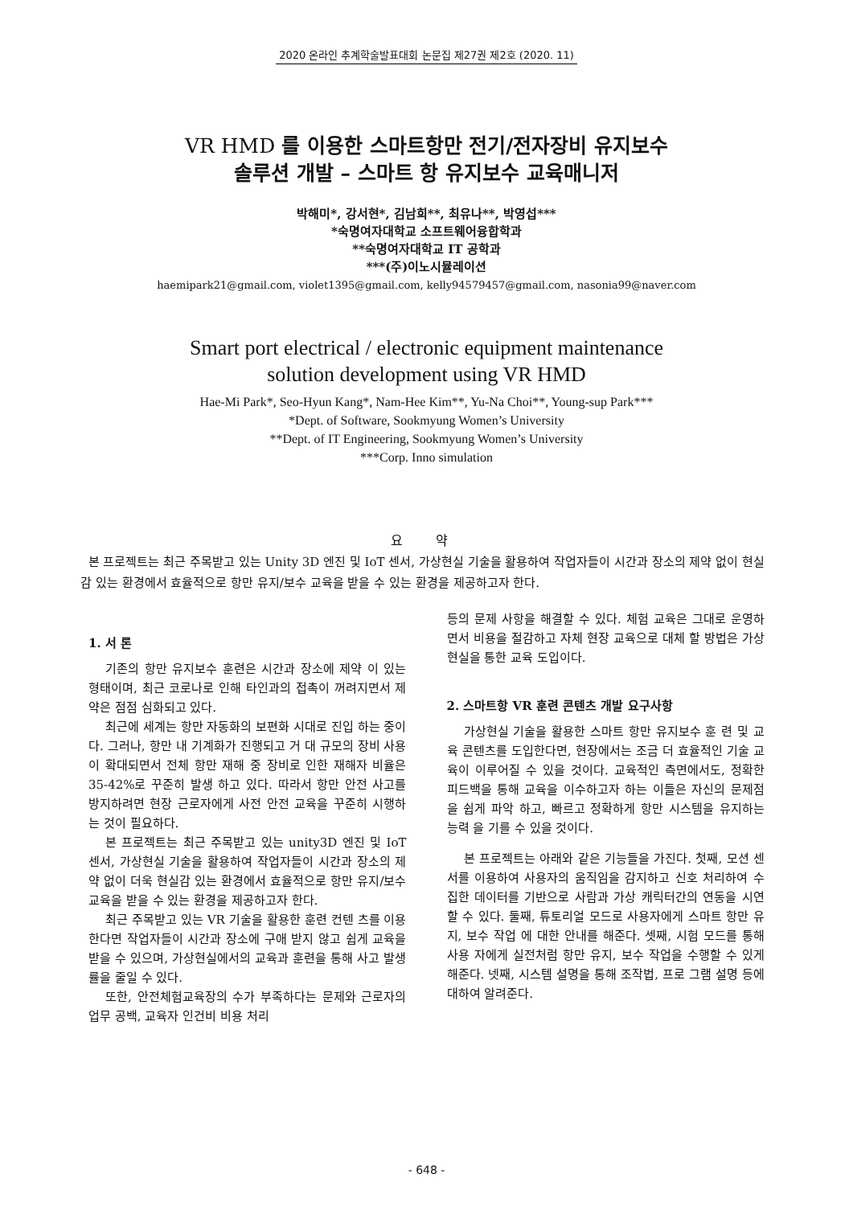2020 온라인 추계학술발표대회 논문집 제27권 제2호 (2020. 11)
VR HMD 를 이용한 스마트항만 전기/전자장비 유지보수
솔루션 개발 – 스마트 항 유지보수 교육매니저
박해미*, 강서현*, 김남희**, 최유나**, 박영섭***
*숙명여자대학교 소프트웨어융합학과
**숙명여자대학교 IT 공학과
***(주)이노시뮬레이션
haemipark21@gmail.com, violet1395@gmail.com, kelly94579457@gmail.com, nasonia99@naver.com
Smart port electrical / electronic equipment maintenance
solution development using VR HMD
Hae-Mi Park*, Seo-Hyun Kang*, Nam-Hee Kim**, Yu-Na Choi**, Young-sup Park***
*Dept. of Software, Sookmyung Women’s University
**Dept. of IT Engineering, Sookmyung Women’s University
***Corp. Inno simulation
요 약
본 프로젝트는 최근 주목받고 있는 Unity 3D 엔진 및 IoT 센서, 가상현실 기술을 활용하여 작업자들이 시간과 장소의 제약 없이 현실감 있는 환경에서 효율적으로 항만 유지/보수 교육을 받을 수 있는 환경을 제공하고자 한다.
1. 서 론
기존의 항만 유지보수 훈련은 시간과 장소에 제약 이 있는 형태이며, 최근 코로나로 인해 타인과의 접촉이 꺼려지면서 제약은 점점 심화되고 있다.
최근에 세계는 항만 자동화의 보편화 시대로 진입 하는 중이다. 그러나, 항만 내 기계화가 진행되고 거 대 규모의 장비 사용이 확대되면서 전체 항만 재해 중 장비로 인한 재해자 비율은 35-42%로 꾸준히 발생 하고 있다. 따라서 항만 안전 사고를 방지하려면 현장 근로자에게 사전 안전 교육을 꾸준히 시행하는 것이 필요하다.
본 프로젝트는 최근 주목받고 있는 unity3D 엔진 및 IoT 센서, 가상현실 기술을 활용하여 작업자들이 시간과 장소의 제약 없이 더욱 현실감 있는 환경에서 효율적으로 항만 유지/보수 교육을 받을 수 있는 환경을 제공하고자 한다.
최근 주목받고 있는 VR 기술을 활용한 훈련 컨텐 츠를 이용한다면 작업자들이 시간과 장소에 구애 받지 않고 쉽게 교육을 받을 수 있으며, 가상현실에서의 교육과 훈련을 통해 사고 발생률을 줄일 수 있다.
또한, 안전체험교육장의 수가 부족하다는 문제와 근로자의 업무 공백, 교육자 인건비 비용 처리
등의 문제 사항을 해결할 수 있다. 체험 교육은 그대로 운영하면서 비용을 절감하고 자체 현장 교육으로 대체 할 방법은 가상현실을 통한 교육 도입이다.
2. 스마트항 VR 훈련 콘텐츠 개발 요구사항
가상현실 기술을 활용한 스마트 항만 유지보수 훈 련 및 교육 콘텐츠를 도입한다면, 현장에서는 조금 더 효율적인 기술 교육이 이루어질 수 있을 것이다. 교육적인 측면에서도, 정확한 피드백을 통해 교육을 이수하고자 하는 이들은 자신의 문제점을 쉽게 파악 하고, 빠르고 정확하게 항만 시스템을 유지하는 능력 을 기를 수 있을 것이다.
본 프로젝트는 아래와 같은 기능들을 가진다. 첫째, 모션 센서를 이용하여 사용자의 움직임을 감지하고 신호 처리하여 수집한 데이터를 기반으로 사람과 가상 캐릭터간의 연동을 시연할 수 있다. 둘째, 튜토리얼 모드로 사용자에게 스마트 항만 유지, 보수 작업 에 대한 안내를 해준다. 셋째, 시험 모드를 통해 사용 자에게 실전처럼 항만 유지, 보수 작업을 수행할 수 있게 해준다. 넷째, 시스템 설명을 통해 조작법, 프로 그램 설명 등에 대하여 알려준다.
- 648 -